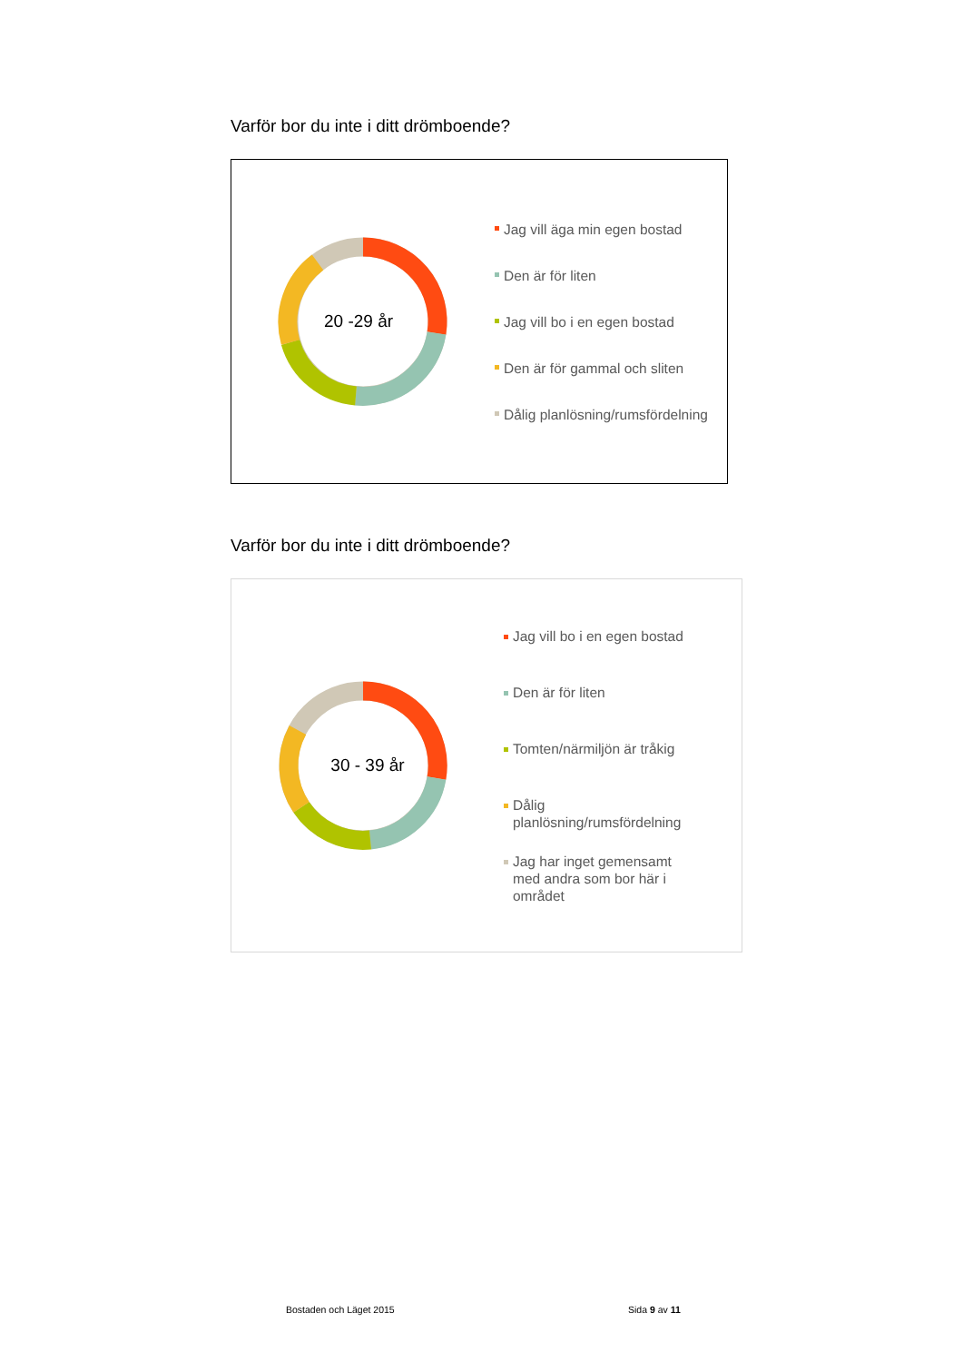Varför bor du inte i ditt drömboende?
20 -29 år
Jag vill äga min egen bostad
Den är för liten
Jag vill bo i en egen bostad
Den är för gammal och sliten
Dålig planlösning/rumsfördelning
Varför bor du inte i ditt drömboende?
30 - 39 år
Jag vill bo i en egen bostad
Den är för liten
Tomten/närmiljön är tråkig
Dålig
planlösning/rumsfördelning
Jag har inget gemensamt
med andra som bor här i
området
Bostaden och Läget 2015 Sida 9 av 11